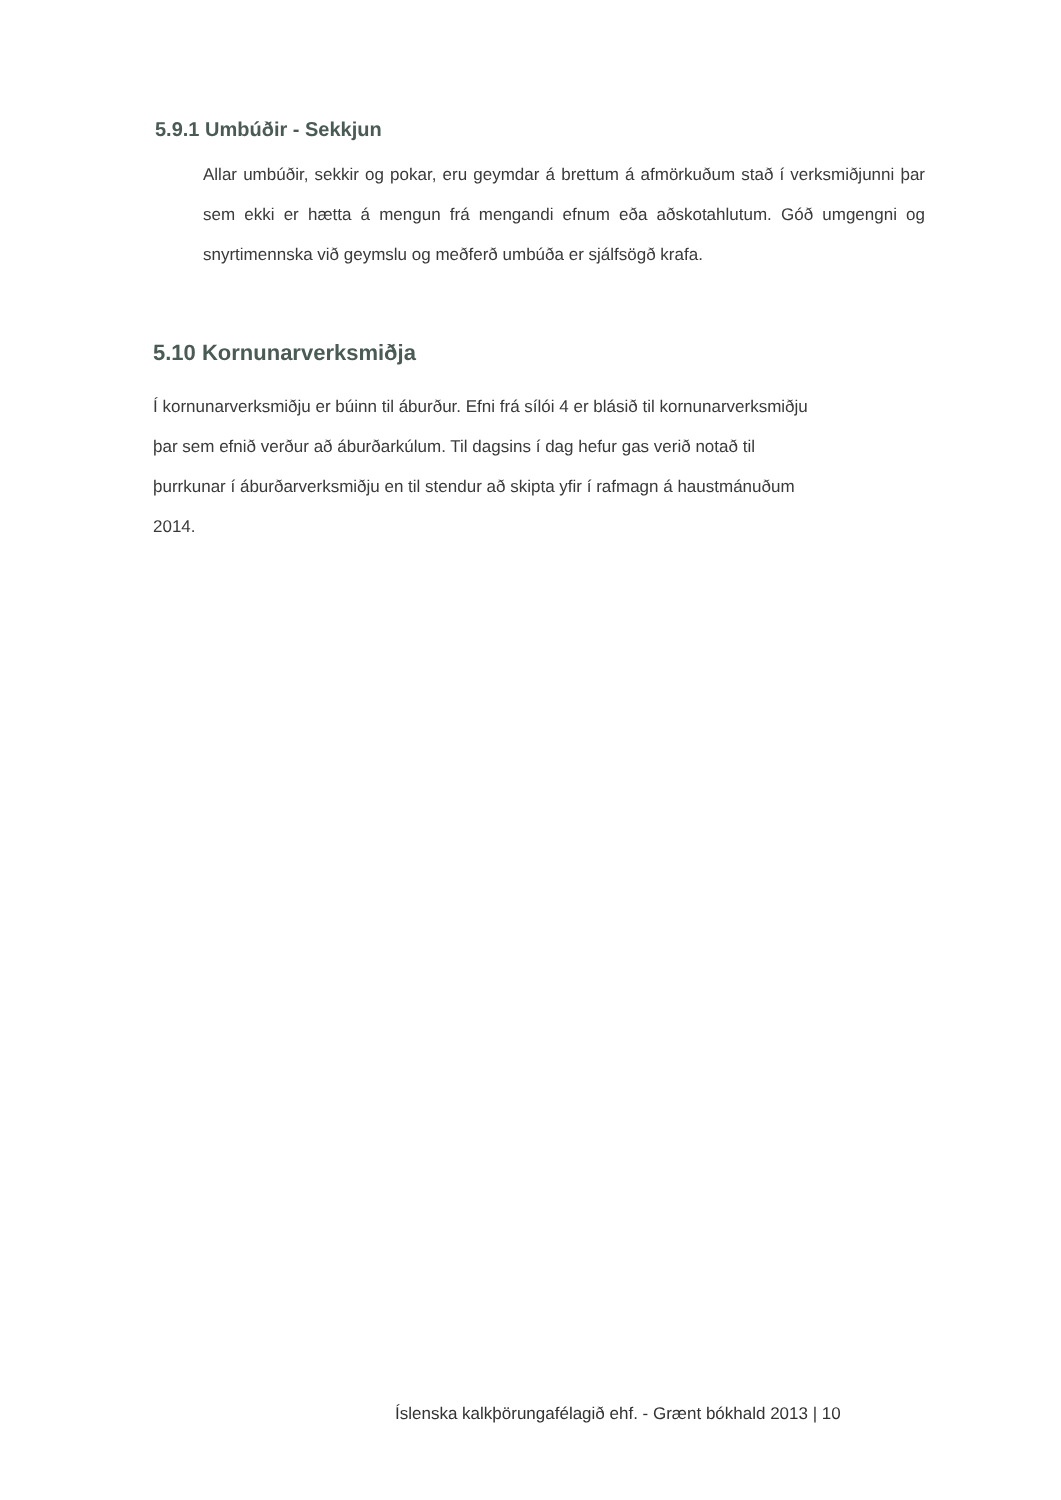5.9.1 Umbúðir - Sekkjun
Allar umbúðir, sekkir og pokar, eru geymdar á brettum á afmörkuðum stað í verksmiðjunni þar sem ekki er hætta á mengun frá mengandi efnum eða aðskotahlutum. Góð umgengni og snyrtimennska við geymslu og meðferð umbúða er sjálfsögð krafa.
5.10 Kornunarverksmiðja
Í kornunarverksmiðju er búinn til áburður. Efni frá sílói 4 er blásið til kornunarverksmiðju
þar sem efnið verður að áburðarkúlum. Til dagsins í dag hefur gas verið notað til
þurrkunar í áburðarverksmiðju en til stendur að skipta yfir í rafmagn á haustmánuðum
2014.
Íslenska kalkþörungafélagið ehf. - Grænt bókhald 2013 | 10